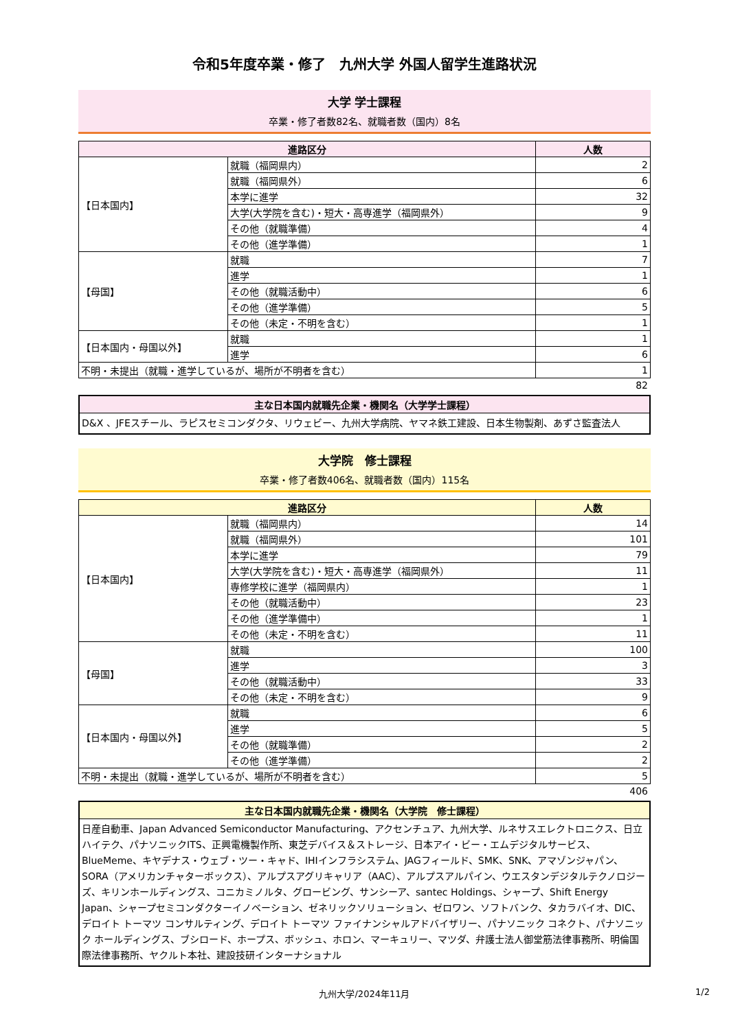令和5年度卒業・修了　九州大学 外国人留学生進路状況
大学 学士課程
卒業・修了者数82名、就職者数（国内）8名
| 進路区分 | | 人数 |
| --- | --- | --- |
| 【日本国内】 | 就職（福岡県内） | 2 |
| | 就職（福岡県外） | 6 |
| | 本学に進学 | 32 |
| | 大学(大学院を含む)・短大・高専進学（福岡県外） | 9 |
| | その他（就職準備） | 4 |
| | その他（進学準備） | 1 |
| 【母国】 | 就職 | 7 |
| | 進学 | 1 |
| | その他（就職活動中） | 6 |
| | その他（進学準備） | 5 |
| | その他（未定・不明を含む） | 1 |
| 【日本国内・母国以外】 | 就職 | 1 |
| | 進学 | 6 |
| 不明・未提出（就職・進学しているが、場所が不明者を含む） | | 1 |
82
主な日本国内就職先企業・機関名（大学学士課程）
D&X 、JFEスチール、ラピスセミコンダクタ、リウェビー、九州大学病院、ヤマネ鉄工建設、日本生物製剤、あずさ監査法人
大学院　修士課程
卒業・修了者数406名、就職者数（国内）115名
| 進路区分 | | 人数 |
| --- | --- | --- |
| 【日本国内】 | 就職（福岡県内） | 14 |
| | 就職（福岡県外） | 101 |
| | 本学に進学 | 79 |
| | 大学(大学院を含む)・短大・高専進学（福岡県外） | 11 |
| | 専修学校に進学（福岡県内） | 1 |
| | その他（就職活動中） | 23 |
| | その他（進学準備中） | 1 |
| | その他（未定・不明を含む） | 11 |
| 【母国】 | 就職 | 100 |
| | 進学 | 3 |
| | その他（就職活動中） | 33 |
| | その他（未定・不明を含む） | 9 |
| 【日本国内・母国以外】 | 就職 | 6 |
| | 進学 | 5 |
| | その他（就職準備） | 2 |
| | その他（進学準備） | 2 |
| 不明・未提出（就職・進学しているが、場所が不明者を含む） | | 5 |
406
主な日本国内就職先企業・機関名（大学院　修士課程）
日産自動車、Japan Advanced Semiconductor Manufacturing、アクセンチュア、九州大学、ルネサスエレクトロニクス、日立ハイテク、パナソニックITS、正興電機製作所、東芝デバイス＆ストレージ、日本アイ・ビー・エムデジタルサービス、BlueMeme、キヤデナス・ウェブ・ツー・キャド、IHIインフラシステム、JAGフィールド、SMK、SNK、アマゾンジャパン、SORA（アメリカンチャターボックス）、アルプスアグリキャリア（AAC）、アルプスアルパイン、ウエスタンデジタルテクノロジーズ、キリンホールディングス、コニカミノルタ、グロービング、サンシーア、santec Holdings、シャープ、Shift Energy Japan、シャープセミコンダクターイノベーション、ゼネリックソリューション、ゼロワン、ソフトバンク、タカラバイオ、DIC、デロイト トーマツ コンサルティング、デロイト トーマツ ファイナンシャルアドバイザリー、パナソニック コネクト、パナソニック ホールディングス、ブシロード、ホープス、ボッシュ、ホロン、マーキュリー、マツダ、弁護士法人御堂筋法律事務所、明倫国際法律事務所、ヤクルト本社、建設技研インターナショナル
九州大学/2024年11月 1/2